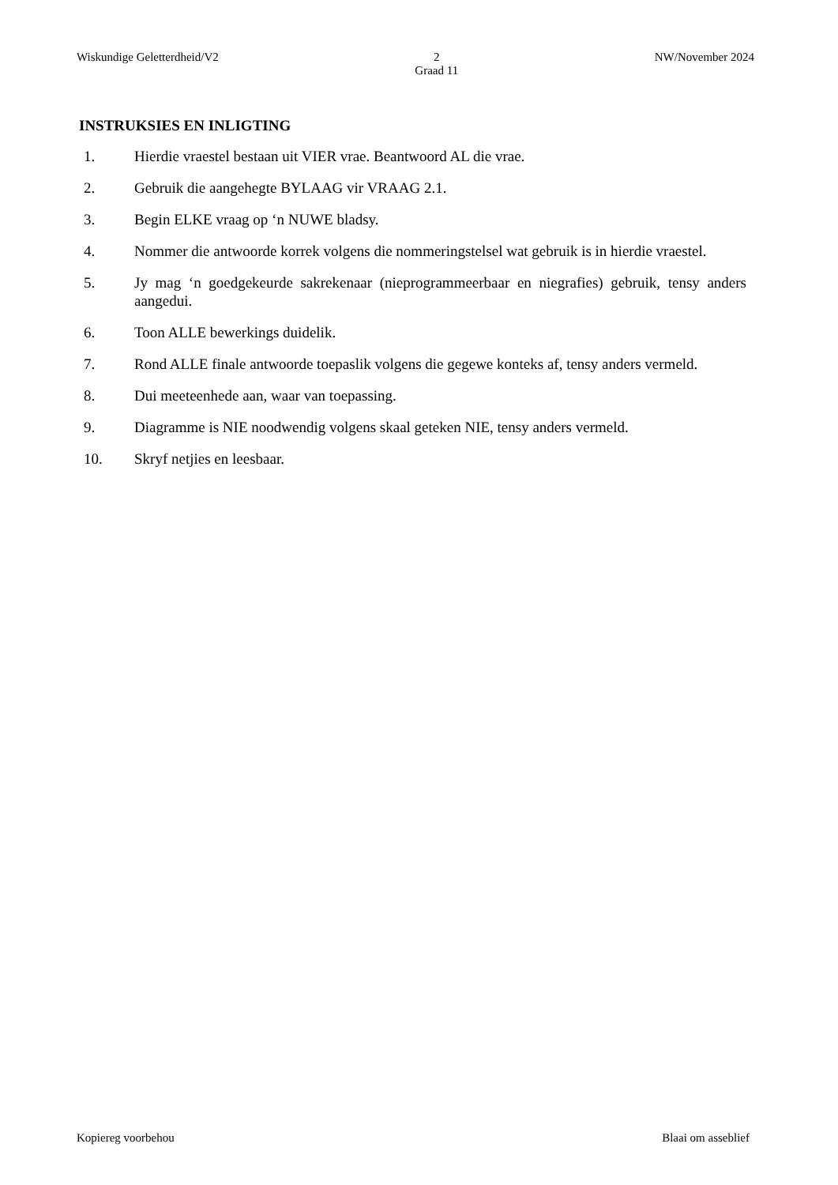Wiskundige Geletterdheid/V2 2
Graad 11 NW/November 2024
INSTRUKSIES EN INLIGTING
1. Hierdie vraestel bestaan uit VIER vrae. Beantwoord AL die vrae.
2. Gebruik die aangehegte BYLAAG vir VRAAG 2.1.
3. Begin ELKE vraag op ‘n NUWE bladsy.
4. Nommer die antwoorde korrek volgens die nommeringstelsel wat gebruik is in hierdie vraestel.
5. Jy mag ‘n goedgekeurde sakrekenaar (nieprogrammeerbaar en niegrafies) gebruik, tensy anders aangedui.
6. Toon ALLE bewerkings duidelik.
7. Rond ALLE finale antwoorde toepaslik volgens die gegewe konteks af, tensy anders vermeld.
8. Dui meeteenhede aan, waar van toepassing.
9. Diagramme is NIE noodwendig volgens skaal geteken NIE, tensy anders vermeld.
10. Skryf netjies en leesbaar.
Kopiereg voorbehou Blaai om asseblief